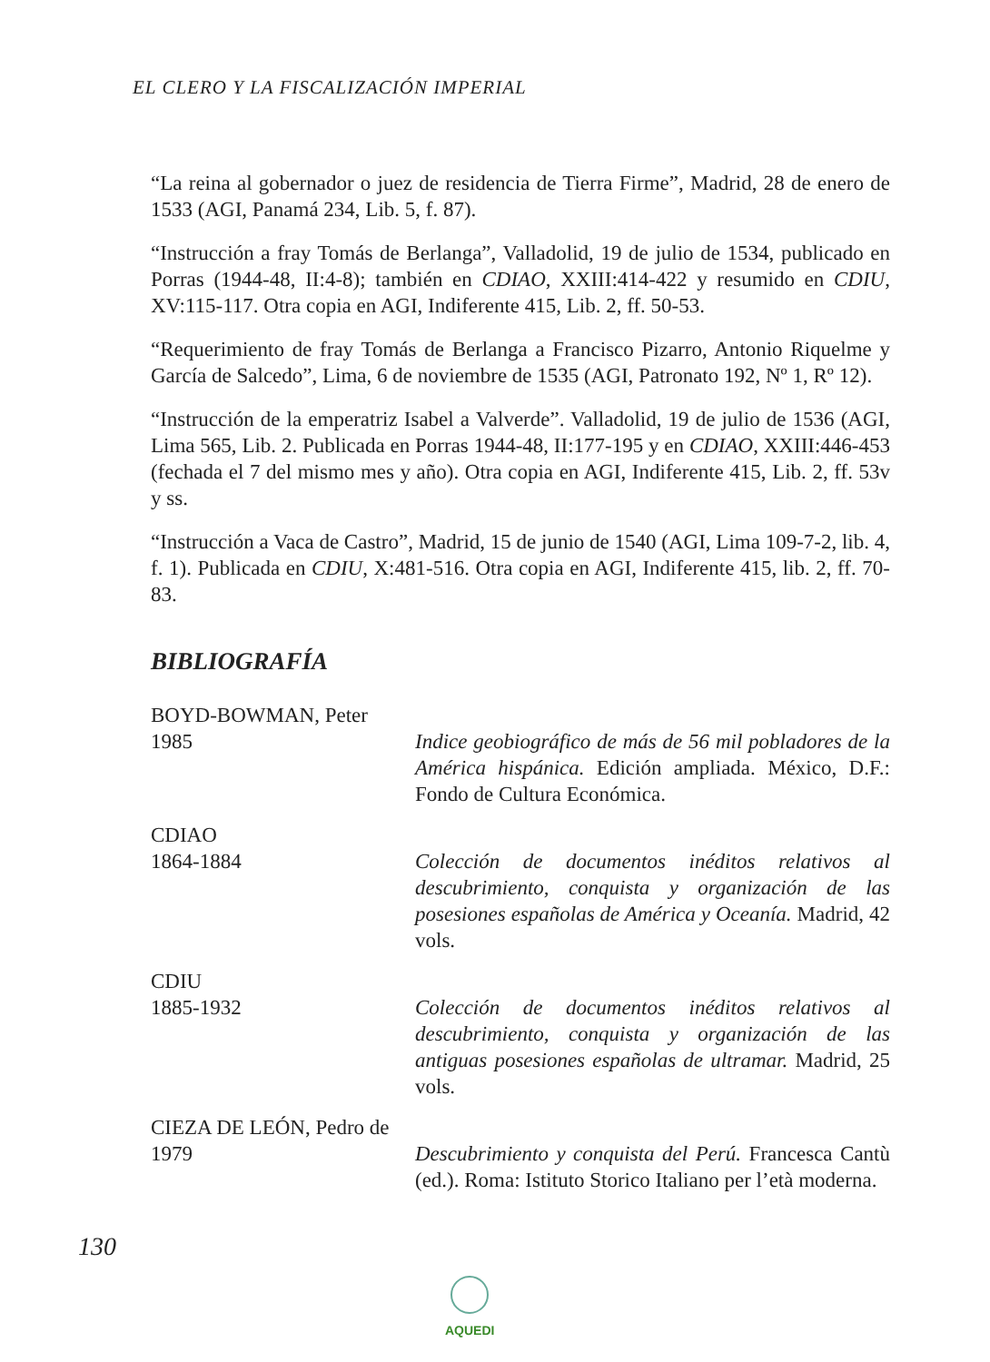EL CLERO Y LA FISCALIZACIÓN IMPERIAL
“La reina al gobernador o juez de residencia de Tierra Firme”, Madrid, 28 de enero de 1533 (AGI, Panamá 234, Lib. 5, f. 87).
“Instrucción a fray Tomás de Berlanga”, Valladolid, 19 de julio de 1534, publicado en Porras (1944-48, II:4-8); también en CDIAO, XXIII:414-422 y resumido en CDIU, XV:115-117. Otra copia en AGI, Indiferente 415, Lib. 2, ff. 50-53.
“Requerimiento de fray Tomás de Berlanga a Francisco Pizarro, Antonio Riquelme y García de Salcedo”, Lima, 6 de noviembre de 1535 (AGI, Patronato 192, Nº 1, Rº 12).
“Instrucción de la emperatriz Isabel a Valverde”. Valladolid, 19 de julio de 1536 (AGI, Lima 565, Lib. 2. Publicada en Porras 1944-48, II:177-195 y en CDIAO, XXIII:446-453 (fechada el 7 del mismo mes y año). Otra copia en AGI, Indiferente 415, Lib. 2, ff. 53v y ss.
“Instrucción a Vaca de Castro”, Madrid, 15 de junio de 1540 (AGI, Lima 109-7-2, lib. 4, f. 1). Publicada en CDIU, X:481-516. Otra copia en AGI, Indiferente 415, lib. 2, ff. 70-83.
BIBLIOGRAFÍA
BOYD-BOWMAN, Peter
1985 Indice geobiográfico de más de 56 mil pobladores de la América hispánica. Edición ampliada. México, D.F.: Fondo de Cultura Económica.
CDIAO
1864-1884 Colección de documentos inéditos relativos al descubrimiento, conquista y organización de las posesiones españolas de América y Oceanía. Madrid, 42 vols.
CDIU
1885-1932 Colección de documentos inéditos relativos al descubrimiento, conquista y organización de las antiguas posesiones españolas de ultramar. Madrid, 25 vols.
CIEZA DE LEÓN, Pedro de
1979 Descubrimiento y conquista del Perú. Francesca Cantù (ed.). Roma: Istituto Storico Italiano per l’età moderna.
130
AQUEDI